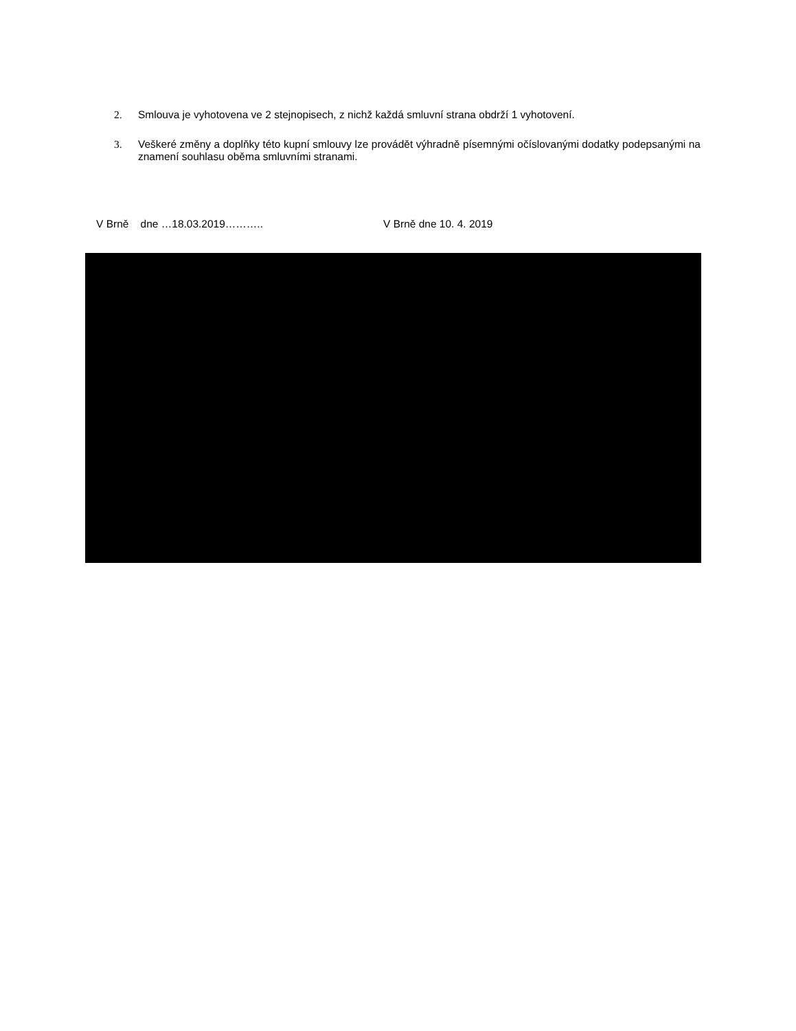2. Smlouva je vyhotovena ve 2 stejnopisech, z nichž každá smluvní strana obdrží 1 vyhotovení.
3. Veškeré změny a doplňky této kupní smlouvy lze provádět výhradně písemnými očíslovanými dodatky podepsanými na znamení souhlasu oběma smluvními stranami.
V Brně dne …18.03.2019……….. V Brně dne 10. 4. 2019